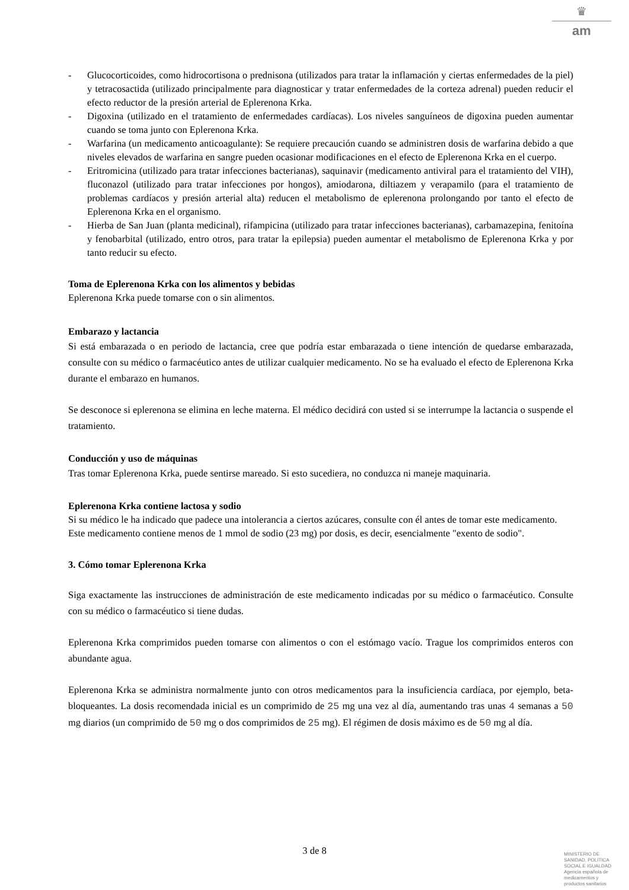♛
am
- Glucocorticoides, como hidrocortisona o prednisona (utilizados para tratar la inflamación y ciertas enfermedades de la piel) y tetracosactida (utilizado principalmente para diagnosticar y tratar enfermedades de la corteza adrenal) pueden reducir el efecto reductor de la presión arterial de Eplerenona Krka.
- Digoxina (utilizado en el tratamiento de enfermedades cardíacas). Los niveles sanguíneos de digoxina pueden aumentar cuando se toma junto con Eplerenona Krka.
- Warfarina (un medicamento anticoagulante): Se requiere precaución cuando se administren dosis de warfarina debido a que niveles elevados de warfarina en sangre pueden ocasionar modificaciones en el efecto de Eplerenona Krka en el cuerpo.
- Eritromicina (utilizado para tratar infecciones bacterianas), saquinavir (medicamento antiviral para el tratamiento del VIH), fluconazol (utilizado para tratar infecciones por hongos), amiodarona, diltiazem y verapamilo (para el tratamiento de problemas cardíacos y presión arterial alta) reducen el metabolismo de eplerenona prolongando por tanto el efecto de Eplerenona Krka en el organismo.
- Hierba de San Juan (planta medicinal), rifampicina (utilizado para tratar infecciones bacterianas), carbamazepina, fenitoína y fenobarbital (utilizado, entro otros, para tratar la epilepsia) pueden aumentar el metabolismo de Eplerenona Krka y por tanto reducir su efecto.
Toma de Eplerenona Krka con los alimentos y bebidas
Eplerenona Krka puede tomarse con o sin alimentos.
Embarazo y lactancia
Si está embarazada o en periodo de lactancia, cree que podría estar embarazada o tiene intención de quedarse embarazada, consulte con su médico o farmacéutico antes de utilizar cualquier medicamento. No se ha evaluado el efecto de Eplerenona Krka durante el embarazo en humanos.
Se desconoce si eplerenona se elimina en leche materna. El médico decidirá con usted si se interrumpe la lactancia o suspende el tratamiento.
Conducción y uso de máquinas
Tras tomar Eplerenona Krka, puede sentirse mareado. Si esto sucediera, no conduzca ni maneje maquinaria.
Eplerenona Krka contiene lactosa y sodio
Si su médico le ha indicado que padece una intolerancia a ciertos azúcares, consulte con él antes de tomar este medicamento.
Este medicamento contiene menos de 1 mmol de sodio (23 mg) por dosis, es decir, esencialmente "exento de sodio".
3. Cómo tomar Eplerenona Krka
Siga exactamente las instrucciones de administración de este medicamento indicadas por su médico o farmacéutico. Consulte con su médico o farmacéutico si tiene dudas.
Eplerenona Krka comprimidos pueden tomarse con alimentos o con el estómago vacío. Trague los comprimidos enteros con abundante agua.
Eplerenona Krka se administra normalmente junto con otros medicamentos para la insuficiencia cardíaca, por ejemplo, beta-bloqueantes. La dosis recomendada inicial es un comprimido de 25 mg una vez al día, aumentando tras unas 4 semanas a 50 mg diarios (un comprimido de 50 mg o dos comprimidos de 25 mg). El régimen de dosis máximo es de 50 mg al día.
3 de 8
MINISTERIO DE
SANIDAD, POLITICA
SOCIAL E IGUALDAD
Agencia española de
medicamentos y
productos sanitarios